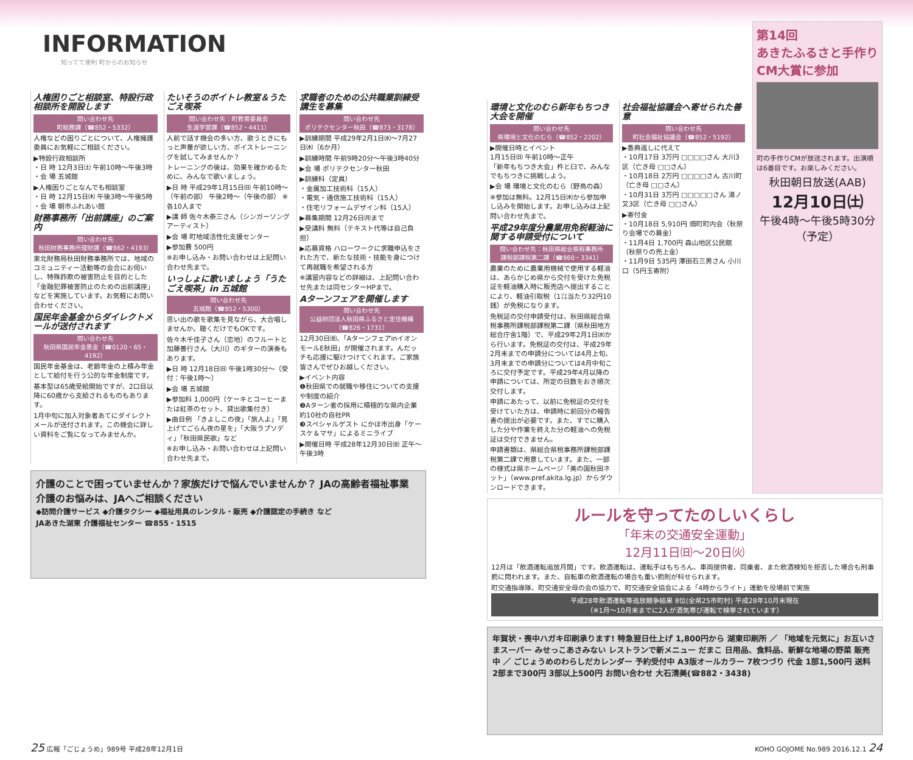INFORMATION
知ってて便利 町からのお知らせ
人権困りごと相談室、特設行政相談所を開設します
問い合わせ先
町総務課（☎852・5332）
人権などの困りごとについて、人権擁護委員にお気軽にご相談ください。
▶特設行政相談所
・日 時 12月3日㈯ 午前10時～午後3時
・会 場 五城館
▶人権困りごとなんでも相談室
・日 時 12月15日㈭ 午後3時～午後5時
・会 場 朝市ふれあい館
財務事務所「出前講座」のご案内
問い合わせ先
秋田財務事務所理財課（☎862・4193）
東北財務局秋田財務事務所では、地域のコミュニティー活動等の会合にお伺いし、特殊詐欺の被害防止を目的とした「金融犯罪被害防止のための出前講座」などを実施しています。お気軽にお問い合わせください。
国民年金基金からダイレクトメールが送付されます
問い合わせ先
秋田県国民年金基金（☎0120・65・4192）
国民年金基金は、老齢年金の上積み年金として給付を行う公的な年金制度です。
基本型は65歳受給開始ですが、2口目以降に60歳から支給されるものもあります。
1月中旬に加入対象者あてにダイレクトメールが送付されます。この機会に詳しい資料をご覧になってみませんか。
たいそうのボイトレ教室＆うたごえ喫茶
問い合わせ先：町教育委員会
生涯学習課（☎852・4411）
人前で話す機会の多い方、歌うときにもっと声量が欲しい方、ボイストレーニングを試してみませんか？
トレーニングの後は、効果を確かめるために、みんなで歌いましょう。
▶日 時 平成29年1月15日㈰ 午前10時～（午前の部） 午後2時～（午後の部） ※各10人まで
▶講 師 佐々木泰三さん（シンガーソングアーティスト）
▶会 場 町地域活性化支援センター
▶参加費 500円
※お申し込み・お問い合わせは上記問い合わせ先まで。
いっしょに歌いましょう「うたごえ喫茶」in 五城館
問い合わせ先
五城館（☎852・5300）
思い出の歌を歌集を見ながら、大合唱しませんか。聴くだけでもOKです。
佐々木千佳子さん（恋地）のフルートと加藤善行さん（大川）のギターの演奏もあります。
▶日 時 12月18日㈰ 午後1時30分～（受付：午後1時～）
▶会 場 五城館
▶参加料 1,000円（ケーキとコーヒーまたは紅茶のセット、貸出歌集付き）
▶曲目例 「きよしこの夜」「旅人よ」「見上げてごらん夜の星を」「大阪ラプソディ」「秋田県民歌」など
※お申し込み・お問い合わせは上記問い合わせ先まで。
求職者のための公共職業訓練受講生を募集
問い合わせ先
ポリテクセンター秋田（☎873・3178）
▶訓練期間 平成29年2月1日㈬～7月27日㈭（6か月）
▶訓練時間 午前9時20分～午後3時40分
▶会 場 ポリテクセンター秋田
▶訓練科（定員）
・金属加工技術科（15人）
・電気・通信施工技術科（15人）
・住宅リフォームデザイン科（15人）
▶募集期間 12月26日㈪まで
▶受講料 無料（テキスト代等は自己負担）
▶応募資格 ハローワークに求職申込をされた方で、新たな技術・技能を身につけて再就職を希望される方
※講習内容などの詳細は、上記問い合わせ先または同センターHPまで。
Aターンフェアを開催します
問い合わせ先
公益財団法人秋田県ふるさと定住機構（☎826・1731）
12月30日㈮、「AターンフェアinイオンモールE秋田」が開催されます。んだッチも応援に駆けつけてくれます。ご家族皆さんでぜひお越しください。
▶イベント内容
❶秋田県での就職や移住についての支援や制度の紹介
❷Aターン者の採用に積極的な県内企業約10社の自社PR
❸スペシャルゲスト にかほ市出身「ケースケ＆マサ」によるミニライブ
▶開催日時 平成28年12月30日㈮ 正午～午後3時
介護のことで困っていませんか？家族だけで悩んでいませんか？ JAの高齢者福祉事業
介護のお悩みは、JAへご相談ください
◆訪問介護サービス ◆介護タクシー ◆福祉用具のレンタル・販売 ◆介護認定の手続き など
JAあきた湖東 介護福祉センター ☎855・1515
環境と文化のむら新年もちつき大会を開催
問い合わせ先
県環境と文化のむら（☎852・2202）
▶開催日時とイベント
1月15日㈰ 午前10時～正午
「新年もちつき大会」杵と臼で、みんなでもちつきに挑戦しよう。
▶会 場 環境と文化のむら（野鳥の森）
※参加は無料。12月15日㈭から参加申し込みを開始します。お申し込みは上記問い合わせ先まで。
平成29年度分農業用免税軽油に関する申請受付について
問い合わせ先：秋田県総合県税事務所
課税部課税第二課（☎860・3341）
農業のために農業用機械で使用する軽油は、あらかじめ県から交付を受けた免税証を軽油購入時に販売店へ提出することにより、軽油引取税（1㍑当たり32円10銭）が免税になります。
免税証の交付申請受付は、秋田県総合県税事務所課税部課税第二課（県秋田地方総合庁舎1階）で、平成29年2月1日㈬から行います。免税証の交付は、平成29年2月末までの申請分については4月上旬、3月末までの申請分については4月中旬ころに交付予定です。平成29年4月以降の申請については、所定の日数をおき順次交付します。
申請にあたって、以前に免税証の交付を受けていた方は、申請時に前回分の報告書の提出が必要です。また、すでに購入した分や作業を終えた分の軽油への免税証は交付できません。
申請書類は、県総合県税事務所課税部課税第二課で用意しています。また、一部の様式は県ホームページ「美の国秋田ネット」（www.pref.akita.lg.jp）からダウンロードできます。
社会福祉協議会へ寄せられた善意
問い合わせ先
町社会福祉協議会（☎852・5192）
▶香典返しに代えて
・10月17日 3万円 □□□□さん 大川3区（亡き母 □□さん）
・10月18日 2万円 □□□□さん 古川町（亡き母 □□さん）
・10月31日 3万円 □□□□□さん 湯ノ又3区（亡き母 □□さん）
▶寄付金
・10月18日 5,910円 畑町町内会（秋祭り会場での募金）
・11月4日 1,700円 森山地区公民館（秋祭りの売上金）
・11月9日 535円 澤田石三男さん 小川口（5円玉寄附）
第14回
あきたふるさと手作りCM大賞に参加
町の手作りCMが放送されます。出演順は6番目です。お楽しみください。
秋田朝日放送(AAB)
12月10日㈯
午後4時～午後5時30分
（予定）
ルールを守ってたのしいくらし
「年末の交通安全運動」
12月11日㈰～20日㈫
12月は「飲酒運転追放月間」です。飲酒運転は、運転手はもちろん、車両提供者、同乗者、また飲酒検知を拒否した場合も刑事罰に問われます。また、自転車の飲酒運転の場合も重い罰則が科せられます。
町交通指導隊、町交通安全母の会の協力で、町交通安全協会による「4時からライト」運動を役場前で実施
平成28年飲酒運転等追放競争結果 8位(全県25市町村) 平成28年10月末現在
（※1月～10月末までに2人が酒気帯び運転で検挙されています）
年賀状・喪中ハガキ印刷承ります! 特急翌日仕上げ 1,800円から 湖東印刷所 ／ 「地域を元気に」お互いさまスーパー みせっこあさみない レストランで新メニュー だまこ 日用品、食料品、新鮮な地場の野菜 販売中 ／ ごじょうめのわらしだカレンダー 予約受付中 A3版オールカラー 7枚つづり 代金 1部1,500円 送料 2部まで300円 3部以上500円 お問い合わせ 大石清美(☎882・3438)
25 広報「ごじょうめ」989号 平成28年12月1日 KOHO GOJOME No.989 2016.12.1 24